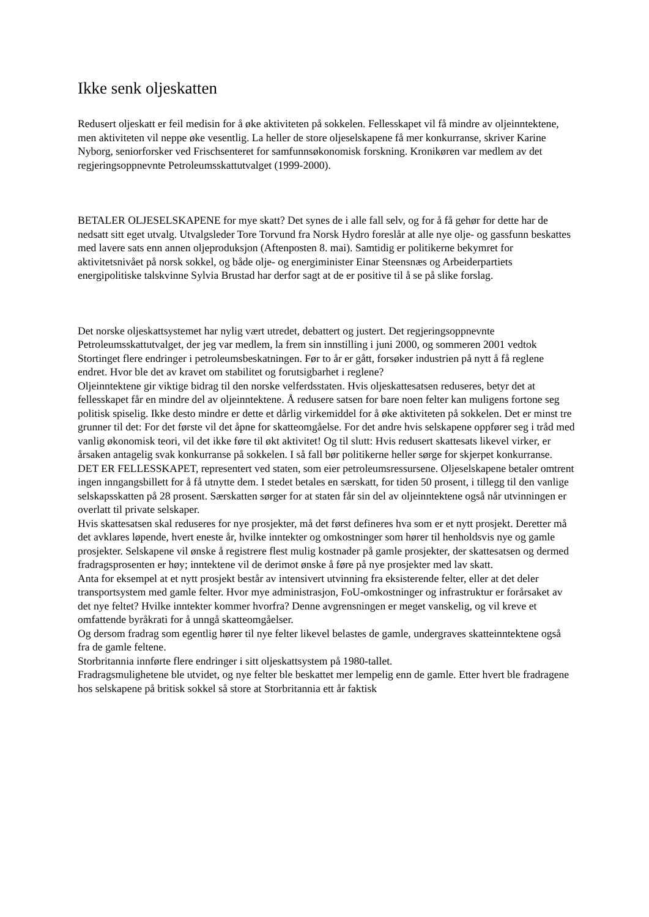Ikke senk oljeskatten
Redusert oljeskatt er feil medisin for å øke aktiviteten på sokkelen. Fellesskapet vil få mindre av oljeinntektene, men aktiviteten vil neppe øke vesentlig. La heller de store oljeselskapene få mer konkurranse, skriver Karine Nyborg, seniorforsker ved Frischsenteret for samfunnsøkonomisk forskning. Kronikøren var medlem av det regjeringsoppnevnte Petroleumsskattutvalget (1999-2000).
BETALER OLJESELSKAPENE for mye skatt? Det synes de i alle fall selv, og for å få gehør for dette har de nedsatt sitt eget utvalg. Utvalgsleder Tore Torvund fra Norsk Hydro foreslår at alle nye olje- og gassfunn beskattes med lavere sats enn annen oljeproduksjon (Aftenposten 8. mai). Samtidig er politikerne bekymret for aktivitetsnivået på norsk sokkel, og både olje- og energiminister Einar Steensnæs og Arbeiderpartiets energipolitiske talskvinne Sylvia Brustad har derfor sagt at de er positive til å se på slike forslag.
Det norske oljeskattsystemet har nylig vært utredet, debattert og justert. Det regjeringsoppnevnte Petroleumsskattutvalget, der jeg var medlem, la frem sin innstilling i juni 2000, og sommeren 2001 vedtok Stortinget flere endringer i petroleumsbeskatningen. Før to år er gått, forsøker industrien på nytt å få reglene endret. Hvor ble det av kravet om stabilitet og forutsigbarhet i reglene?
Oljeinntektene gir viktige bidrag til den norske velferdsstaten. Hvis oljeskattesatsen reduseres, betyr det at fellesskapet får en mindre del av oljeinntektene. Å redusere satsen for bare noen felter kan muligens fortone seg politisk spiselig. Ikke desto mindre er dette et dårlig virkemiddel for å øke aktiviteten på sokkelen. Det er minst tre grunner til det: For det første vil det åpne for skatteomgåelse. For det andre hvis selskapene oppfører seg i tråd med vanlig økonomisk teori, vil det ikke føre til økt aktivitet! Og til slutt: Hvis redusert skattesats likevel virker, er årsaken antagelig svak konkurranse på sokkelen. I så fall bør politikerne heller sørge for skjerpet konkurranse.
DET ER FELLESSKAPET, representert ved staten, som eier petroleumsressursene. Oljeselskapene betaler omtrent ingen inngangsbillett for å få utnytte dem. I stedet betales en særskatt, for tiden 50 prosent, i tillegg til den vanlige selskapsskatten på 28 prosent. Særskatten sørger for at staten får sin del av oljeinntektene også når utvinningen er overlatt til private selskaper.
Hvis skattesatsen skal reduseres for nye prosjekter, må det først defineres hva som er et nytt prosjekt. Deretter må det avklares løpende, hvert eneste år, hvilke inntekter og omkostninger som hører til henholdsvis nye og gamle prosjekter. Selskapene vil ønske å registrere flest mulig kostnader på gamle prosjekter, der skattesatsen og dermed fradragsprosenten er høy; inntektene vil de derimot ønske å føre på nye prosjekter med lav skatt.
Anta for eksempel at et nytt prosjekt består av intensivert utvinning fra eksisterende felter, eller at det deler transportsystem med gamle felter. Hvor mye administrasjon, FoU-omkostninger og infrastruktur er forårsaket av det nye feltet? Hvilke inntekter kommer hvorfra? Denne avgrensningen er meget vanskelig, og vil kreve et omfattende byråkrati for å unngå skatteomgåelser.
Og dersom fradrag som egentlig hører til nye felter likevel belastes de gamle, undergraves skatteinntektene også fra de gamle feltene.
Storbritannia innførte flere endringer i sitt oljeskattsystem på 1980-tallet.
Fradragsmulighetene ble utvidet, og nye felter ble beskattet mer lempelig enn de gamle. Etter hvert ble fradragene hos selskapene på britisk sokkel så store at Storbritannia ett år faktisk